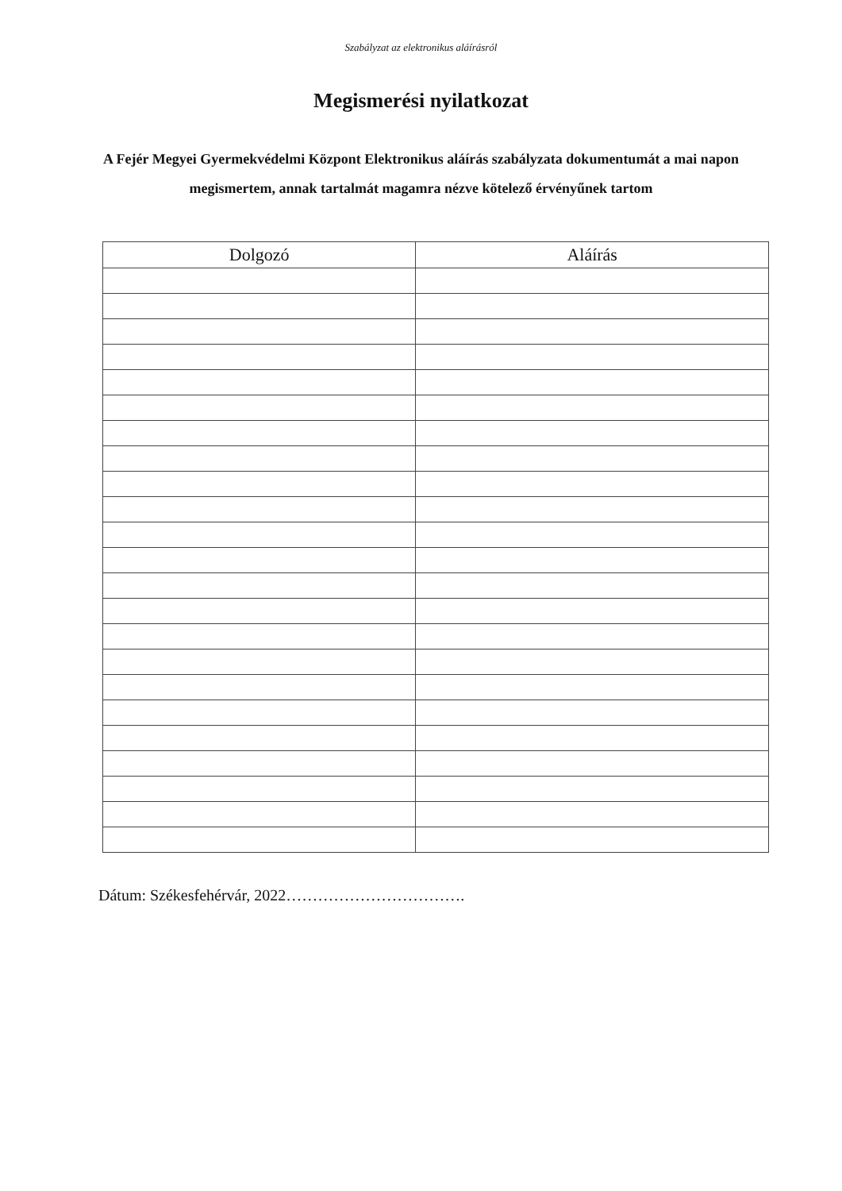Szabályzat az elektronikus aláírásról
Megismerési nyilatkozat
A Fejér Megyei Gyermekvédelmi Központ Elektronikus aláírás szabályzata dokumentumát a mai napon megismertem, annak tartalmát magamra nézve kötelező érvényűnek tartom
| Dolgozó | Aláírás |
| --- | --- |
Dátum: Székesfehérvár, 2022…………………………….